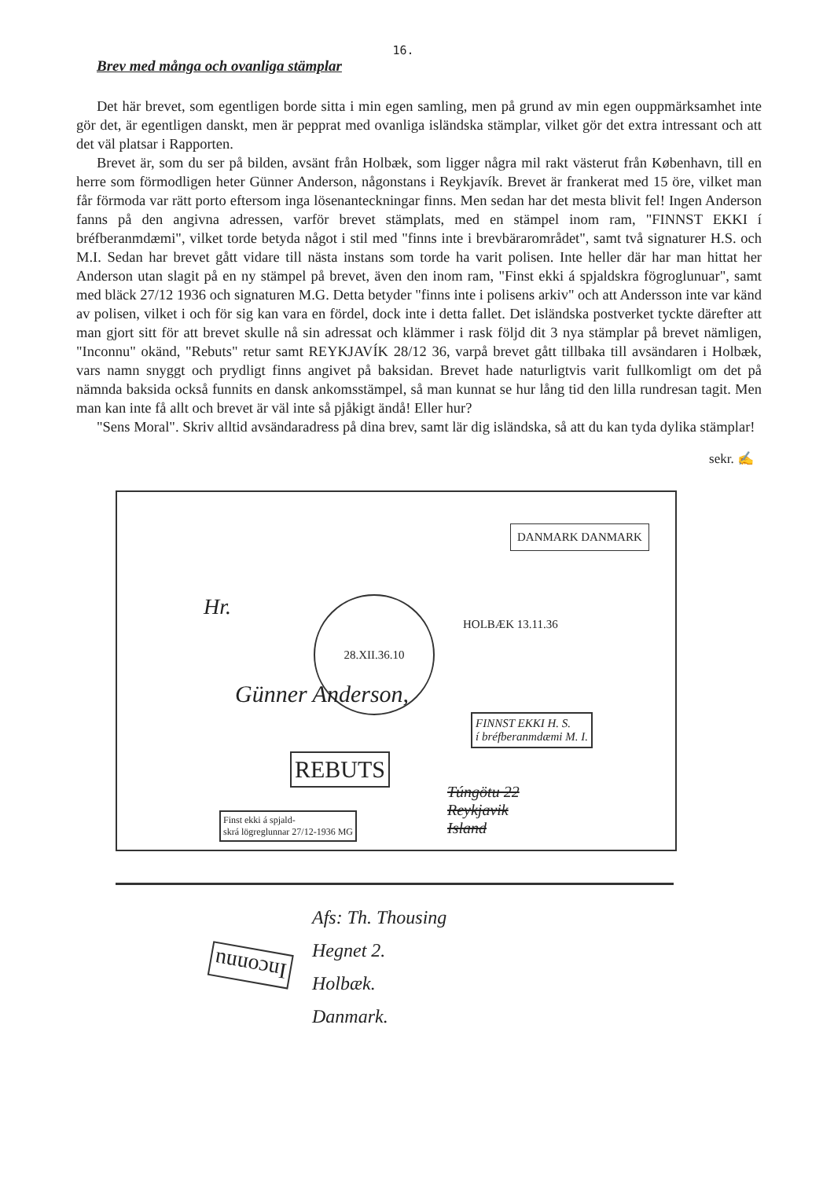16.
Brev med många och ovanliga stämplar
Det här brevet, som egentligen borde sitta i min egen samling, men på grund av min egen ouppmärksamhet inte gör det, är egentligen danskt, men är pepprat med ovanliga isländska stämplar, vilket gör det extra intressant och att det väl platsar i Rapporten.
Brevet är, som du ser på bilden, avsänt från Holbæk, som ligger några mil rakt västerut från København, till en herre som förmodligen heter Günner Anderson, någonstans i Reykjavík. Brevet är frankerat med 15 öre, vilket man får förmoda var rätt porto eftersom inga lösenanteckningar finns. Men sedan har det mesta blivit fel! Ingen Anderson fanns på den angivna adressen, varför brevet stämplats, med en stämpel inom ram, "FINNST EKKI í bréfberanmdæmi", vilket torde betyda något i stil med "finns inte i brevbärarområdet", samt två signaturer H.S. och M.I. Sedan har brevet gått vidare till nästa instans som torde ha varit polisen. Inte heller där har man hittat her Anderson utan slagit på en ny stämpel på brevet, även den inom ram, "Finst ekki á spjaldskra fögroglunuar", samt med bläck 27/12 1936 och signaturen M.G. Detta betyder "finns inte i polisens arkiv" och att Andersson inte var känd av polisen, vilket i och för sig kan vara en fördel, dock inte i detta fallet. Det isländska postverket tyckte därefter att man gjort sitt för att brevet skulle nå sin adressat och klämmer i rask följd dit 3 nya stämplar på brevet nämligen, "Inconnu" okänd, "Rebuts" retur samt REYKJAVÍK 28/12 36, varpå brevet gått tillbaka till avsändaren i Holbæk, vars namn snyggt och prydligt finns angivet på baksidan. Brevet hade naturligtvis varit fullkomligt om det på nämnda baksida också funnits en dansk ankomsstämpel, så man kunnat se hur lång tid den lilla rundresan tagit. Men man kan inte få allt och brevet är väl inte så pjåkigt ändå! Eller hur?
"Sens Moral". Skriv alltid avsändaradress på dina brev, samt lär dig isländska, så att du kan tyda dylika stämplar!
sekr. ✍
28.XII.36.10
HOLBÆK 13.11.36
DANMARK DANMARK
Hr.
Günner Anderson,
FINNST EKKI H. S.
í bréfberanmdæmi M. I.
REBUTS
Túngötu 22
Reykjavik
Island
Finst ekki á spjald-
skrá lögreglunnar 27/12-1936 MG
Afs: Th. Thousing
Hegnet 2.
Holbæk.
Danmark.
Inconnu